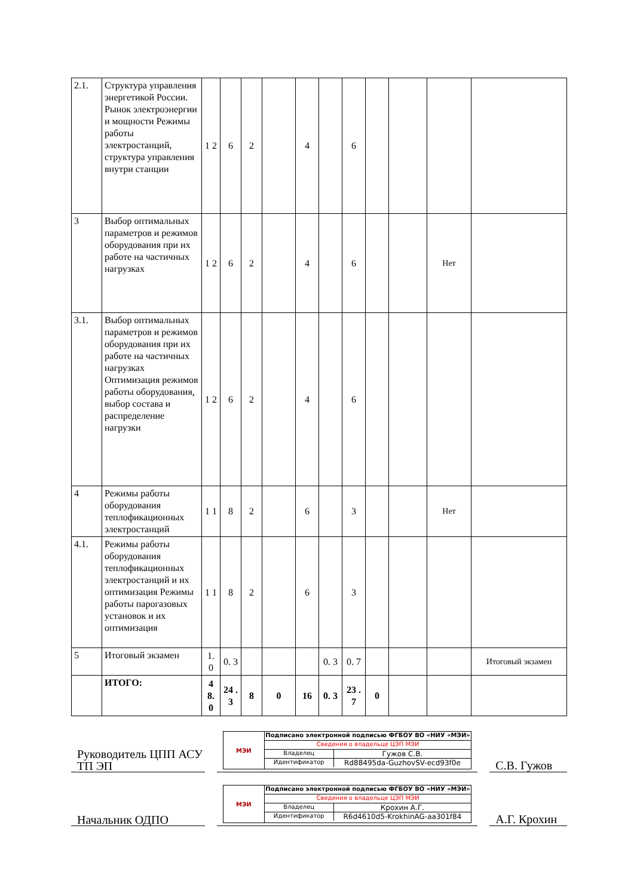| 2.1. | Структура управления энергетикой России. Рынок электроэнергии и мощности Режимы работы электростанций, структура управления внутри станции | 1 2 | 6 | 2 | | 4 | | 6 | | | | |
| 3 | Выбор оптимальных параметров и режимов оборудования при их работе на частичных нагрузках | 1 2 | 6 | 2 | | 4 | | 6 | | | Нет | |
| 3.1. | Выбор оптимальных параметров и режимов оборудования при их работе на частичных нагрузках Оптимизация режимов работы оборудования, выбор состава и распределение нагрузки | 1 2 | 6 | 2 | | 4 | | 6 | | | | |
| 4 | Режимы работы оборудования теплофикационных электростанций | 1 1 | 8 | 2 | | 6 | | 3 | | | Нет | |
| 4.1. | Режимы работы оборудования теплофикационных электростанций и их оптимизация Режимы работы парогазовых установок и их оптимизация | 1 1 | 8 | 2 | | 6 | | 3 | | | | |
| 5 | Итоговый экзамен | 1. 0 | 0. 3 | | | | 0. 3 | 0. 7 | | | | Итоговый экзамен |
| | ИТОГО: | 4 8. 0 | 24 .3 | 8 | 0 | 16 | 0. 3 | 23 .7 | 0 | | | |
Руководитель ЦПП АСУ ТП ЭП
МЭИ
Подписано электронной подписью ФГБОУ ВО «НИУ «МЭИ»
Сведения о владельце ЦЭП МЭИ
Владелец Гужов С.В.
Идентификатор Rd88495da-GuzhovSV-ecd93f0e
С.В. Гужов
Начальник ОДПО
МЭИ
Подписано электронной подписью ФГБОУ ВО «НИУ «МЭИ»
Сведения о владельце ЦЭП МЭИ
Владелец Крохин А.Г.
Идентификатор R6d4610d5-KrokhinAG-aa301f84
А.Г. Крохин